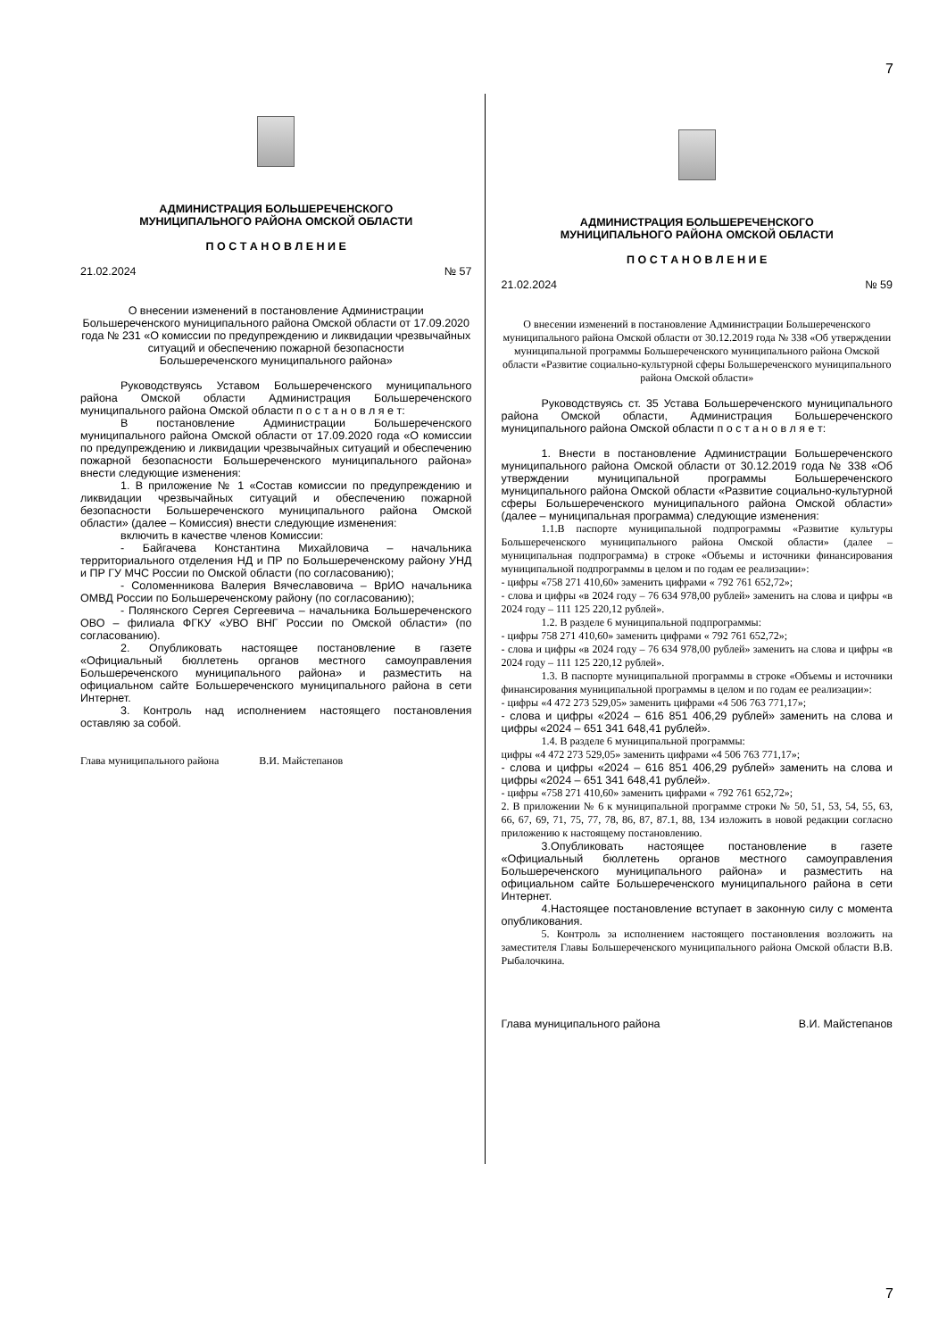7
АДМИНИСТРАЦИЯ БОЛЬШЕРЕЧЕНСКОГО
МУНИЦИПАЛЬНОГО РАЙОНА ОМСКОЙ ОБЛАСТИ
П О С Т А Н О В Л Е Н И Е
21.02.2024 № 57
О внесении изменений в постановление Администрации Большереченского муниципального района Омской области от 17.09.2020 года № 231 «О комиссии по предупреждению и ликвидации чрезвычайных ситуаций и обеспечению пожарной безопасности
Большереченского муниципального района»
Руководствуясь Уставом Большереченского муниципального района Омской области Администрация Большереченского муниципального района Омской области п о с т а н о в л я е т:
В постановление Администрации Большереченского муниципального района Омской области от 17.09.2020 года «О комиссии по предупреждению и ликвидации чрезвычайных ситуаций и обеспечению пожарной безопасности Большереченского муниципального района» внести следующие изменения:
1. В приложение № 1 «Состав комиссии по предупреждению и ликвидации чрезвычайных ситуаций и обеспечению пожарной безопасности Большереченского муниципального района Омской области» (далее – Комиссия) внести следующие изменения:
включить в качестве членов Комиссии:
- Байгачева Константина Михайловича – начальника территориального отделения НД и ПР по Большереченскому району УНД и ПР ГУ МЧС России по Омской области (по согласованию);
- Соломенникова Валерия Вячеславовича – ВрИО начальника ОМВД России по Большереченскому району (по согласованию);
- Полянского Сергея Сергеевича – начальника Большереченского ОВО – филиала ФГКУ «УВО ВНГ России по Омской области» (по согласованию).
2. Опубликовать настоящее постановление в газете «Официальный бюллетень органов местного самоуправления Большереченского муниципального района» и разместить на официальном сайте Большереченского муниципального района в сети Интернет.
3. Контроль над исполнением настоящего постановления оставляю за собой.
Глава муниципального района В.И. Майстепанов
АДМИНИСТРАЦИЯ БОЛЬШЕРЕЧЕНСКОГО
МУНИЦИПАЛЬНОГО РАЙОНА ОМСКОЙ ОБЛАСТИ
П О С Т А Н О В Л Е Н И Е
21.02.2024 № 59
О внесении изменений в постановление Администрации Большереченского муниципального района Омской области от 30.12.2019 года № 338 «Об утверждении муниципальной программы Большереченского муниципального района Омской области «Развитие социально-культурной сферы Большереченского муниципального района Омской области»
Руководствуясь ст. 35 Устава Большереченского муниципального района Омской области, Администрация Большереченского муниципального района Омской области п о с т а н о в л я е т:
1. Внести в постановление Администрации Большереченского муниципального района Омской области от 30.12.2019 года № 338 «Об утверждении муниципальной программы Большереченского муниципального района Омской области «Развитие социально-культурной сферы Большереченского муниципального района Омской области» (далее – муниципальная программа) следующие изменения:
1.1.В паспорте муниципальной подпрограммы «Развитие культуры Большереченского муниципального района Омской области» (далее – муниципальная подпрограмма) в строке «Объемы и источники финансирования муниципальной подпрограммы в целом и по годам ее реализации»:
- цифры «758 271 410,60» заменить цифрами « 792 761 652,72»;
- слова и цифры «в 2024 году – 76 634 978,00 рублей» заменить на слова и цифры «в 2024 году – 111 125 220,12 рублей».
1.2. В разделе 6 муниципальной подпрограммы:
- цифры 758 271 410,60» заменить цифрами « 792 761 652,72»;
- слова и цифры «в 2024 году – 76 634 978,00 рублей» заменить на слова и цифры «в 2024 году – 111 125 220,12 рублей».
1.3. В паспорте муниципальной программы в строке «Объемы и источники финансирования муниципальной программы в целом и по годам ее реализации»:
- цифры «4 472 273 529,05» заменить цифрами «4 506 763 771,17»;
- слова и цифры «2024 – 616 851 406,29 рублей» заменить на слова и цифры «2024 – 651 341 648,41 рублей».
1.4. В разделе 6 муниципальной программы:
цифры «4 472 273 529,05» заменить цифрами «4 506 763 771,17»;
- слова и цифры «2024 – 616 851 406,29 рублей» заменить на слова и цифры «2024 – 651 341 648,41 рублей».
- цифры «758 271 410,60» заменить цифрами « 792 761 652,72»;
2. В приложении № 6 к муниципальной программе строки № 50, 51, 53, 54, 55, 63, 66, 67, 69, 71, 75, 77, 78, 86, 87, 87.1, 88, 134 изложить в новой редакции согласно приложению к настоящему постановлению.
3.Опубликовать настоящее постановление в газете «Официальный бюллетень органов местного самоуправления Большереченского муниципального района» и разместить на официальном сайте Большереченского муниципального района в сети Интернет.
4.Настоящее постановление вступает в законную силу с момента опубликования.
5. Контроль за исполнением настоящего постановления возложить на заместителя Главы Большереченского муниципального района Омской области В.В. Рыбалочкина.
Глава муниципального района В.И. Майстепанов
7